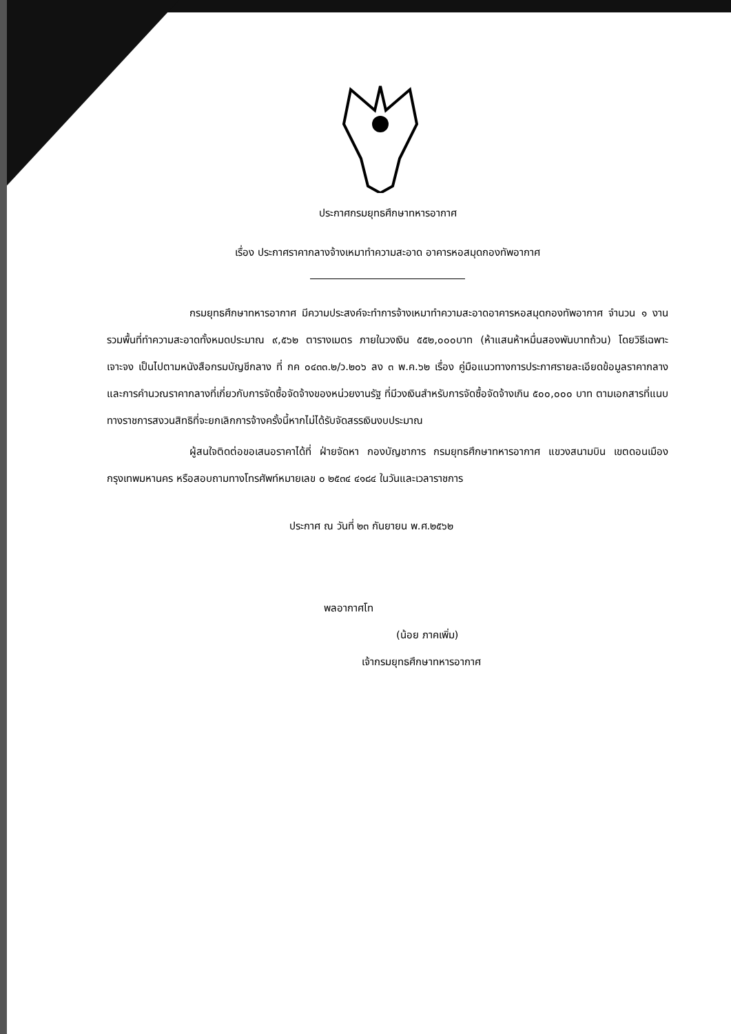ประกาศกรมยุทธศึกษาทหารอากาศ
เรื่อง ประกาศราคากลางจ้างเหมาทำความสะอาด อาคารหอสมุดกองทัพอากาศ
กรมยุทธศึกษาทหารอากาศ มีความประสงค์จะทำการจ้างเหมาทำความสะอาดอาคารหอสมุดกองทัพอากาศ จำนวน ๑ งาน รวมพื้นที่ทำความสะอาดทั้งหมดประมาณ ๙,๕๖๒ ตารางเมตร ภายในวงเงิน ๕๕๒,๐๐๐บาท (ห้าแสนห้าหมื่นสองพันบาทถ้วน) โดยวิธีเฉพาะเจาะจง เป็นไปตามหนังสือกรมบัญชีกลาง ที่ กค ๐๔๓๓.๒/ว.๒๐๖ ลง ๓ พ.ค.๖๒ เรื่อง คู่มือแนวทางการประกาศรายละเอียดข้อมูลราคากลาง และการคำนวณราคากลางที่เกี่ยวกับการจัดซื้อจัดจ้างของหน่วยงานรัฐ ที่มีวงเงินสำหรับการจัดซื้อจัดจ้างเกิน ๕๐๐,๐๐๐ บาท ตามเอกสารที่แนบ ทางราชการสงวนสิทธิที่จะยกเลิกการจ้างครั้งนี้หากไม่ได้รับจัดสรรเงินงบประมาณ
ผู้สนใจติดต่อขอเสนอราคาได้ที่ ฝ่ายจัดหา กองบัญชาการ กรมยุทธศึกษาทหารอากาศ แขวงสนามบิน เขตดอนเมือง กรุงเทพมหานคร หรือสอบถามทางโทรศัพท์หมายเลข ๐ ๒๕๓๔ ๔๑๘๔ ในวันและเวลาราชการ
ประกาศ ณ วันที่ ๒๓ กันยายน พ.ศ.๒๕๖๒
พลอากาศโท
(น้อย ภาคเพิ่ม)
เจ้ากรมยุทธศึกษาทหารอากาศ